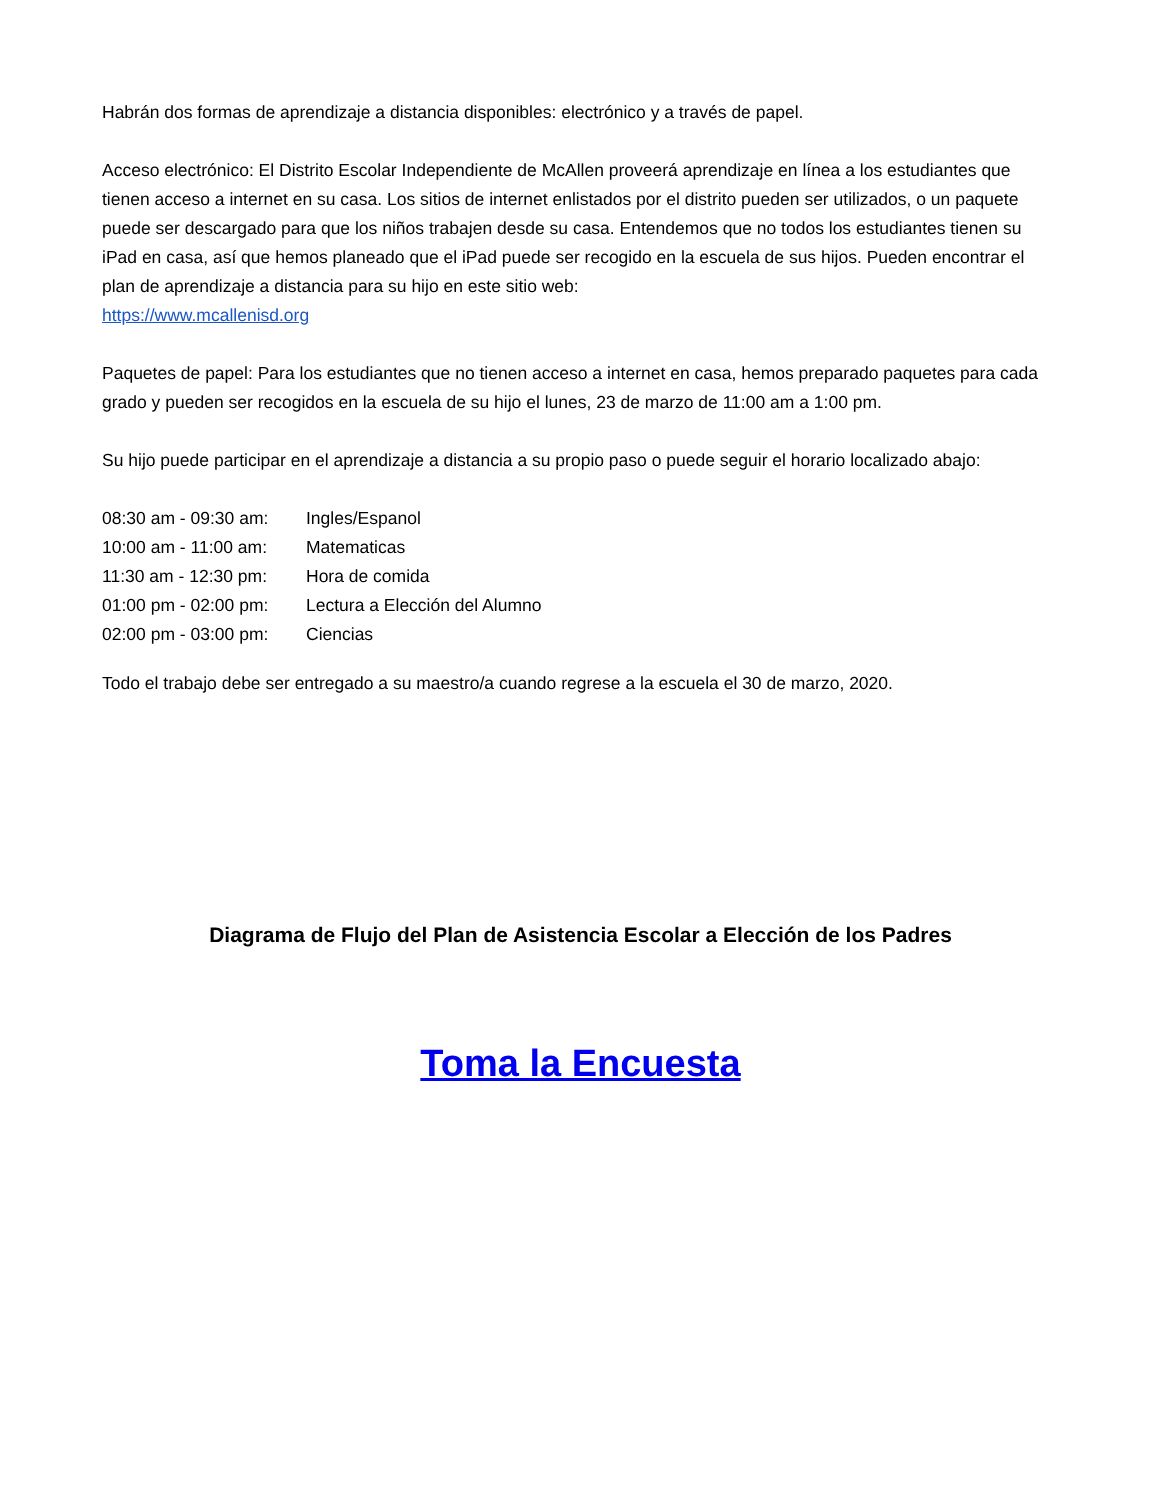Habrán dos formas de aprendizaje a distancia disponibles: electrónico y a través de papel.
Acceso electrónico: El Distrito Escolar Independiente de McAllen proveerá aprendizaje en línea a los estudiantes que tienen acceso a internet en su casa. Los sitios de internet enlistados por el distrito pueden ser utilizados, o un paquete puede ser descargado para que los niños trabajen desde su casa. Entendemos que no todos los estudiantes tienen su iPad en casa, así que hemos planeado que el iPad puede ser recogido en la escuela de sus hijos. Pueden encontrar el plan de aprendizaje a distancia para su hijo en este sitio web:
https://www.mcallenisd.org
Paquetes de papel: Para los estudiantes que no tienen acceso a internet en casa, hemos preparado paquetes para cada grado y pueden ser recogidos en la escuela de su hijo el lunes, 23 de marzo de 11:00 am a 1:00 pm.
Su hijo puede participar en el aprendizaje a distancia a su propio paso o puede seguir el horario localizado abajo:
08:30 am - 09:30 am: Ingles/Espanol
10:00 am - 11:00 am: Matematicas
11:30 am - 12:30 pm: Hora de comida
01:00 pm - 02:00 pm: Lectura a Elección del Alumno
02:00 pm - 03:00 pm: Ciencias
Todo el trabajo debe ser entregado a su maestro/a cuando regrese a la escuela el 30 de marzo, 2020.
Diagrama de Flujo del Plan de Asistencia Escolar a Elección de los Padres
Toma la Encuesta